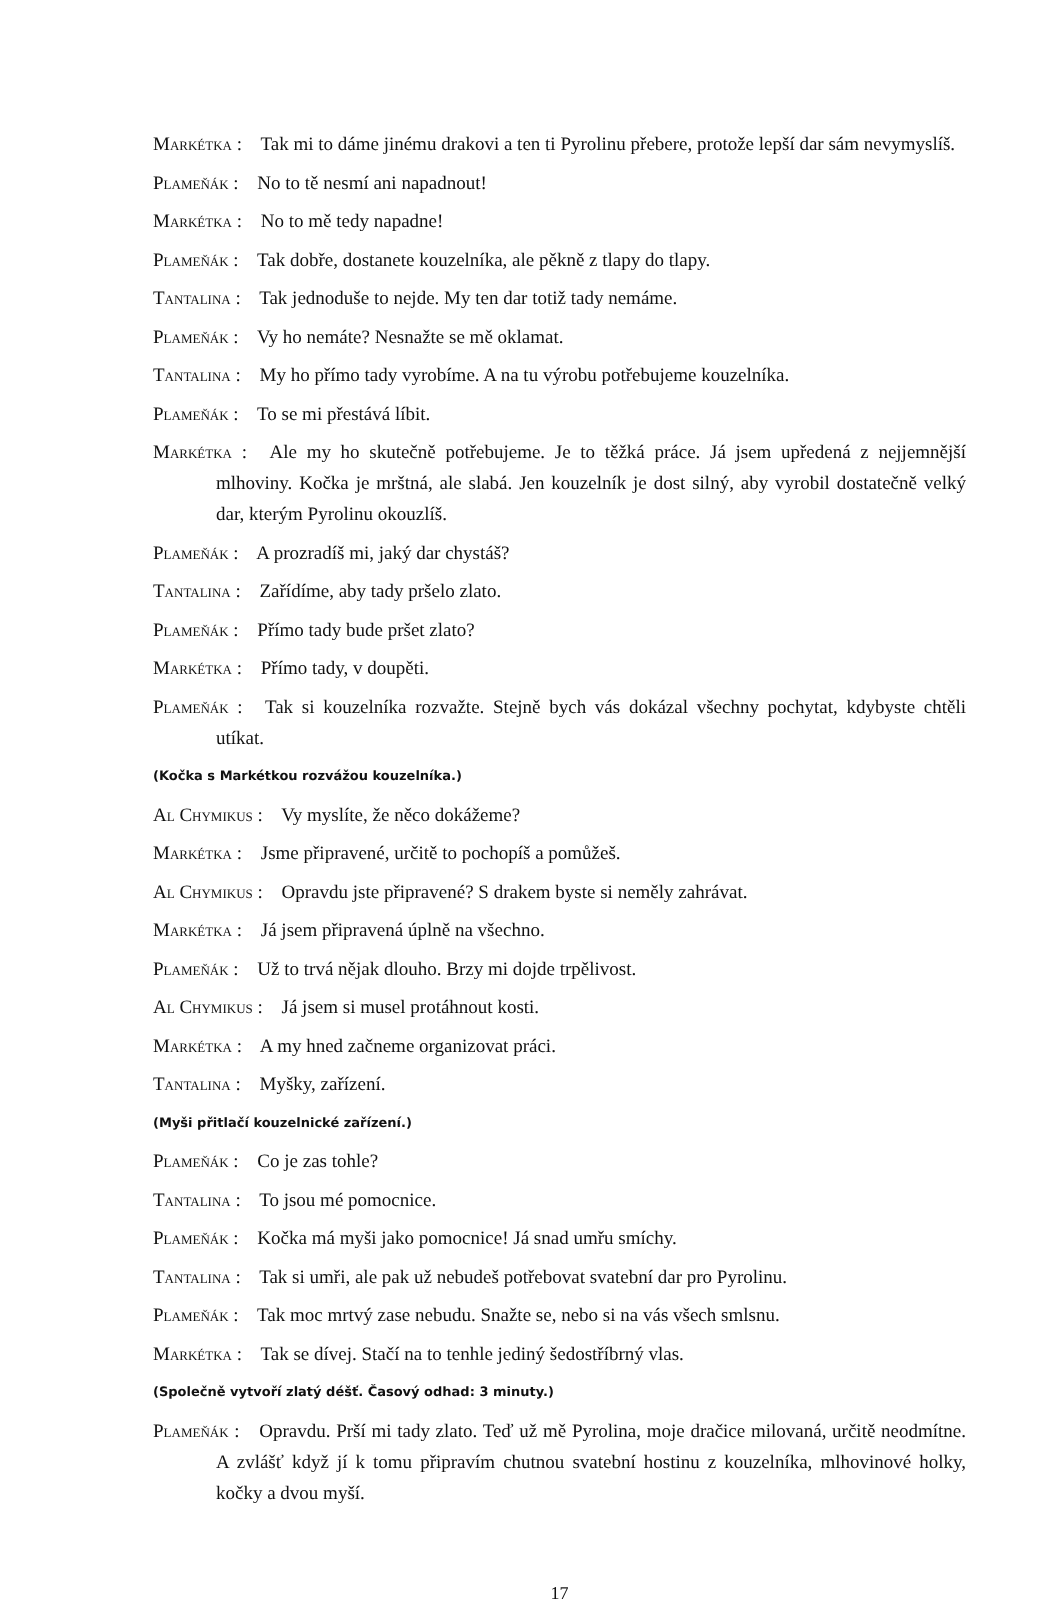Markétka : Tak mi to dáme jinému drakovi a ten ti Pyrolinu přebere, protože lepší dar sám nevymyslíš.
Plameňák : No to tě nesmí ani napadnout!
Markétka : No to mě tedy napadne!
Plameňák : Tak dobře, dostanete kouzelníka, ale pěkně z tlapy do tlapy.
Tantalina : Tak jednoduše to nejde. My ten dar totiž tady nemáme.
Plameňák : Vy ho nemáte? Nesnažte se mě oklamat.
Tantalina : My ho přímo tady vyrobíme. A na tu výrobu potřebujeme kouzelníka.
Plameňák : To se mi přestává líbit.
Markétka : Ale my ho skutečně potřebujeme. Je to těžká práce. Já jsem upředená z nejjemnější mlhoviny. Kočka je mrštná, ale slabá. Jen kouzelník je dost silný, aby vyrobil dostatečně velký dar, kterým Pyrolinu okouzlíš.
Plameňák : A prozradíš mi, jaký dar chystáš?
Tantalina : Zařídíme, aby tady pršelo zlato.
Plameňák : Přímo tady bude pršet zlato?
Markétka : Přímo tady, v doupěti.
Plameňák : Tak si kouzelníka rozvažte. Stejně bych vás dokázal všechny pochytat, kdybyste chtěli utíkat.
(Kočka s Markétkou rozvážou kouzelníka.)
Al Chymikus : Vy myslíte, že něco dokážeme?
Markétka : Jsme připravené, určitě to pochopíš a pomůžeš.
Al Chymikus : Opravdu jste připravené? S drakem byste si neměly zahrávat.
Markétka : Já jsem připravená úplně na všechno.
Plameňák : Už to trvá nějak dlouho. Brzy mi dojde trpělivost.
Al Chymikus : Já jsem si musel protáhnout kosti.
Markétka : A my hned začneme organizovat práci.
Tantalina : Myšky, zařízení.
(Myši přitlačí kouzelnické zařízení.)
Plameňák : Co je zas tohle?
Tantalina : To jsou mé pomocnice.
Plameňák : Kočka má myši jako pomocnice! Já snad umřu smíchy.
Tantalina : Tak si umři, ale pak už nebudeš potřebovat svatební dar pro Pyrolinu.
Plameňák : Tak moc mrtvý zase nebudu. Snažte se, nebo si na vás všech smlsnu.
Markétka : Tak se dívej. Stačí na to tenhle jediný šedostříbrný vlas.
(Společně vytvoří zlatý déšť. Časový odhad: 3 minuty.)
Plameňák : Opravdu. Prší mi tady zlato. Teď už mě Pyrolina, moje dračice milovaná, určitě neodmítne. A zvlášť když jí k tomu připravím chutnou svatební hostinu z kouzelníka, mlhovinové holky, kočky a dvou myší.
17